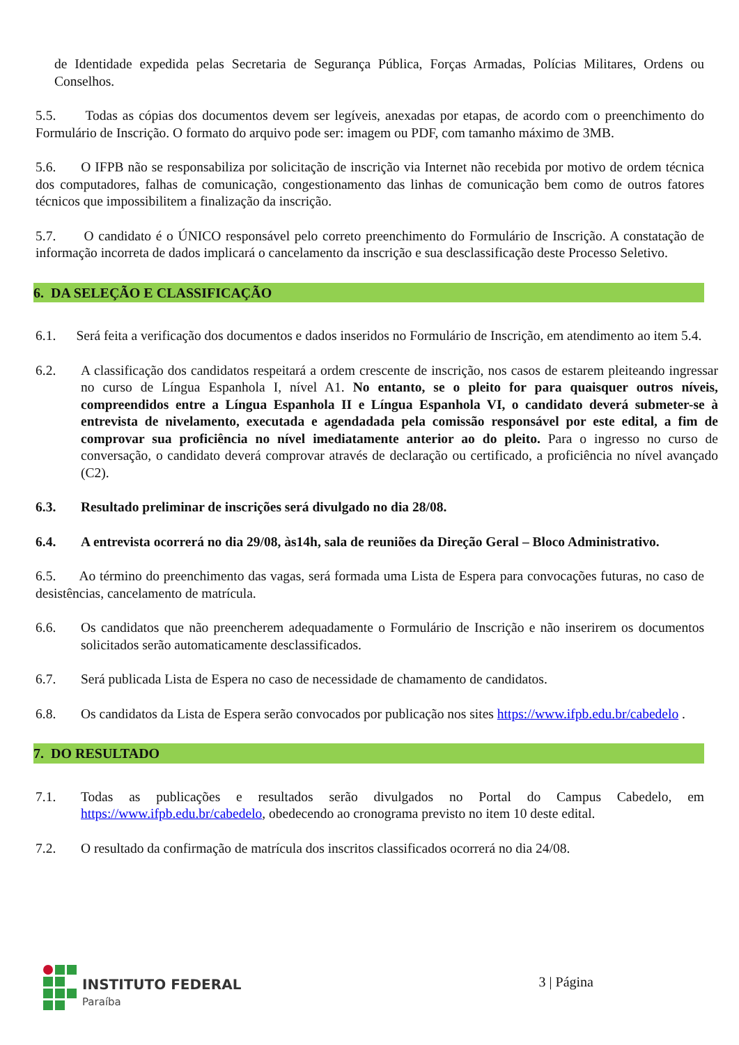de Identidade expedida pelas Secretaria de Segurança Pública, Forças Armadas, Polícias Militares, Ordens ou Conselhos.
5.5. Todas as cópias dos documentos devem ser legíveis, anexadas por etapas, de acordo com o preenchimento do Formulário de Inscrição. O formato do arquivo pode ser: imagem ou PDF, com tamanho máximo de 3MB.
5.6. O IFPB não se responsabiliza por solicitação de inscrição via Internet não recebida por motivo de ordem técnica dos computadores, falhas de comunicação, congestionamento das linhas de comunicação bem como de outros fatores técnicos que impossibilitem a finalização da inscrição.
5.7. O candidato é o ÚNICO responsável pelo correto preenchimento do Formulário de Inscrição. A constatação de informação incorreta de dados implicará o cancelamento da inscrição e sua desclassificação deste Processo Seletivo.
6. DA SELEÇÃO E CLASSIFICAÇÃO
6.1. Será feita a verificação dos documentos e dados inseridos no Formulário de Inscrição, em atendimento ao item 5.4.
6.2. A classificação dos candidatos respeitará a ordem crescente de inscrição, nos casos de estarem pleiteando ingressar no curso de Língua Espanhola I, nível A1. No entanto, se o pleito for para quaisquer outros níveis, compreendidos entre a Língua Espanhola II e Língua Espanhola VI, o candidato deverá submeter-se à entrevista de nivelamento, executada e agendadada pela comissão responsável por este edital, a fim de comprovar sua proficiência no nível imediatamente anterior ao do pleito. Para o ingresso no curso de conversação, o candidato deverá comprovar através de declaração ou certificado, a proficiência no nível avançado (C2).
6.3. Resultado preliminar de inscrições será divulgado no dia 28/08.
6.4. A entrevista ocorrerá no dia 29/08, às14h, sala de reuniões da Direção Geral – Bloco Administrativo.
6.5. Ao término do preenchimento das vagas, será formada uma Lista de Espera para convocações futuras, no caso de desistências, cancelamento de matrícula.
6.6. Os candidatos que não preencherem adequadamente o Formulário de Inscrição e não inserirem os documentos solicitados serão automaticamente desclassificados.
6.7. Será publicada Lista de Espera no caso de necessidade de chamamento de candidatos.
6.8. Os candidatos da Lista de Espera serão convocados por publicação nos sites https://www.ifpb.edu.br/cabedelo .
7. DO RESULTADO
7.1. Todas as publicações e resultados serão divulgados no Portal do Campus Cabedelo, em https://www.ifpb.edu.br/cabedelo, obedecendo ao cronograma previsto no item 10 deste edital.
7.2. O resultado da confirmação de matrícula dos inscritos classificados ocorrerá no dia 24/08.
INSTITUTO FEDERAL
Paraíba
3 | Página